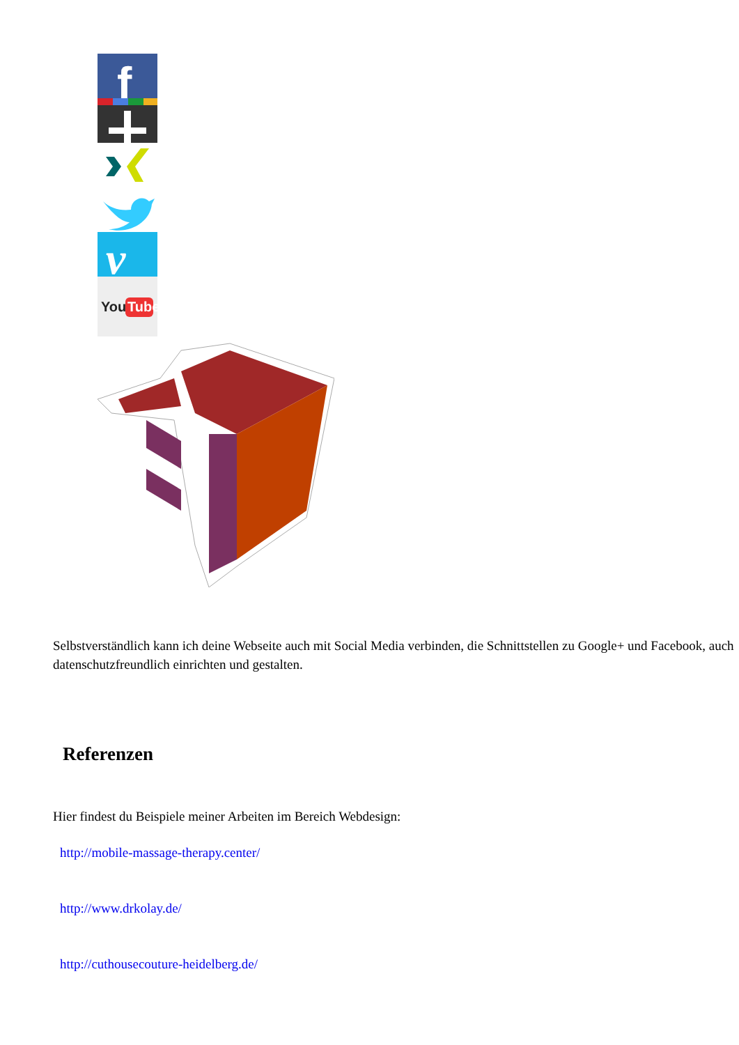f
v
You
Tube
Selbstverständlich kann ich deine Webseite auch mit Social Media verbinden, die Schnittstellen zu Google+ und Facebook, auch datenschutzfreundlich einrichten und gestalten.
Referenzen
Hier findest du Beispiele meiner Arbeiten im Bereich Webdesign:
http://mobile-massage-therapy.center/
http://www.drkolay.de/
http://cuthousecouture-heidelberg.de/